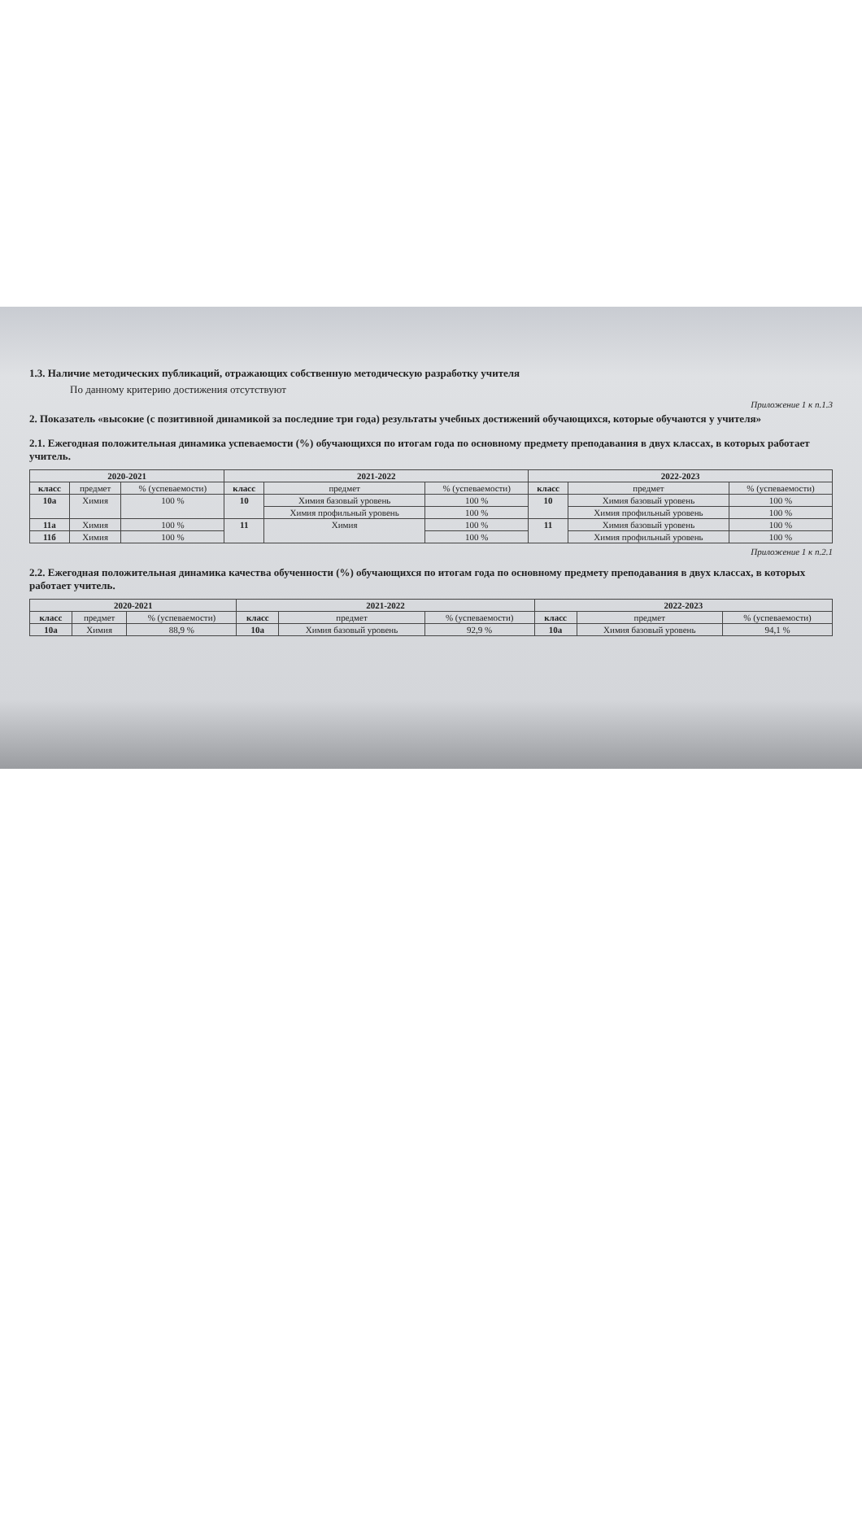1.3. Наличие методических публикаций, отражающих собственную методическую разработку учителя
По данному критерию достижения отсутствуют
Приложение 1 к п.1.3
2. Показатель «высокие (с позитивной динамикой за последние три года) результаты учебных достижений обучающихся, которые обучаются у учителя»
2.1. Ежегодная положительная динамика успеваемости (%) обучающихся по итогам года по основному предмету преподавания в двух классах, в которых работает учитель.
| 2020-2021 | | | 2021-2022 | | | 2022-2023 | | |
| --- | --- | --- | --- | --- | --- | --- | --- | --- |
| класс | предмет | % (успеваемости) | класс | предмет | % (успеваемости) | класс | предмет | % (успеваемости) |
| 10а | Химия | 100 % | 10 | Химия базовый уровень | 100 % | 10 | Химия базовый уровень | 100 % |
| | | | | Химия профильный уровень | 100 % | | Химия профильный уровень | 100 % |
| 11а | Химия | 100 % | 11 | Химия | 100 % | 11 | Химия базовый уровень | 100 % |
| 11б | Химия | 100 % | | | 100 % | | Химия профильный уровень | 100 % |
Приложение 1 к п.2.1
2.2. Ежегодная положительная динамика качества обученности (%) обучающихся по итогам года по основному предмету преподавания в двух классах, в которых работает учитель.
| 2020-2021 | | | 2021-2022 | | | 2022-2023 | | |
| --- | --- | --- | --- | --- | --- | --- | --- | --- |
| класс | предмет | % (успеваемости) | класс | предмет | % (успеваемости) | класс | предмет | % (успеваемости) |
| 10а | Химия | 88,9 % | 10а | Химия базовый уровень | 92,9 % | 10а | Химия базовый уровень | 94,1 % |